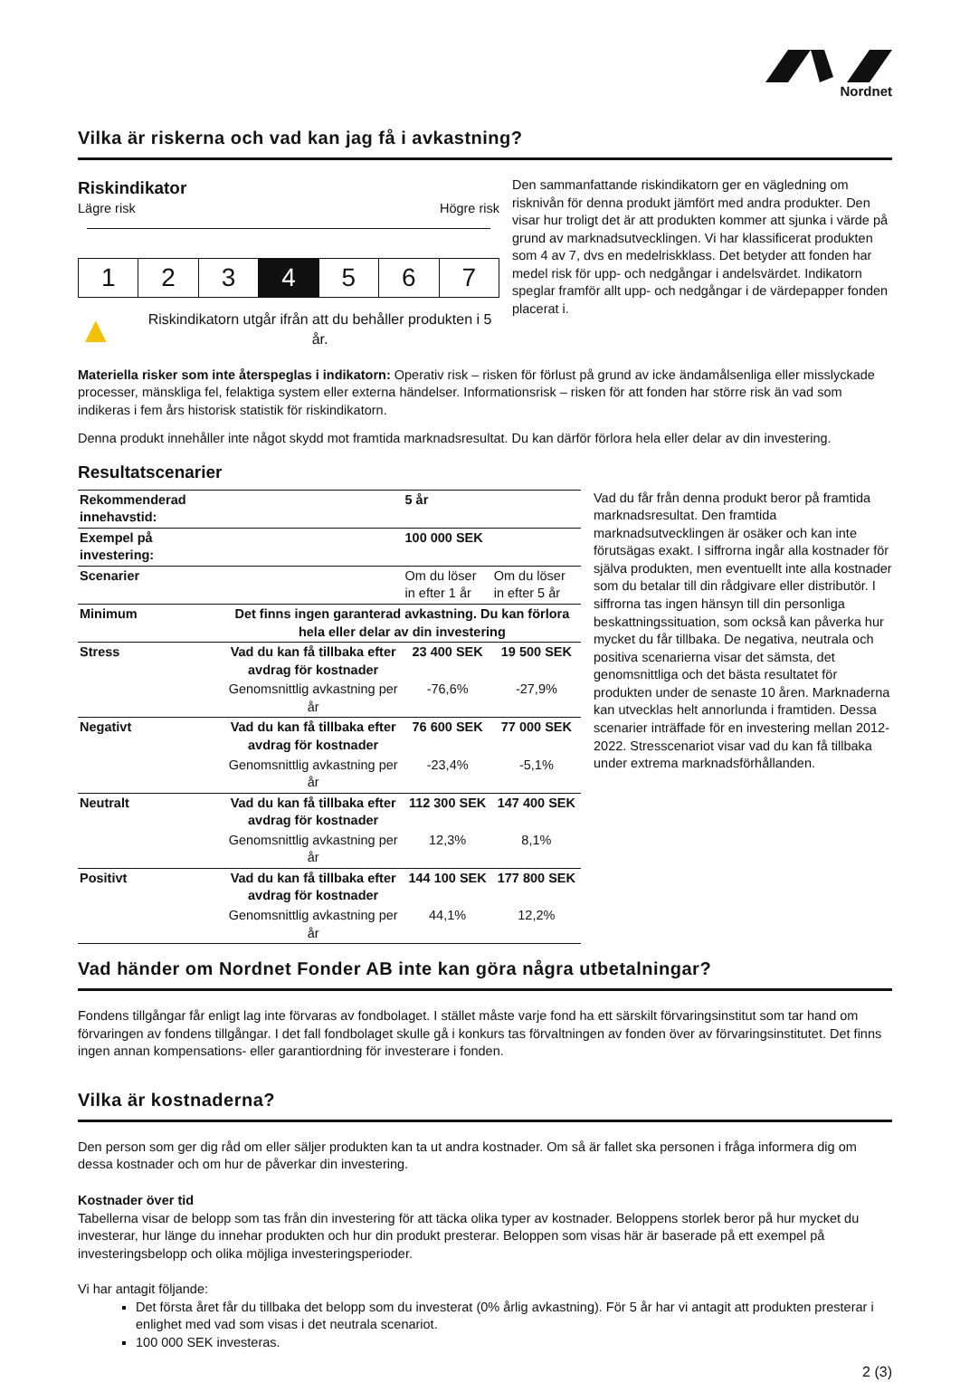Nordnet
Vilka är riskerna och vad kan jag få i avkastning?
Riskindikator
Lägre risk Högre risk
| 1 | 2 | 3 | 4 | 5 | 6 | 7 |
▲ Riskindikatorn utgår ifrån att du behåller produkten i 5 år.
Den sammanfattande riskindikatorn ger en vägledning om risknivån för denna produkt jämfört med andra produkter. Den visar hur troligt det är att produkten kommer att sjunka i värde på grund av marknadsutvecklingen. Vi har klassificerat produkten som 4 av 7, dvs en medelriskklass. Det betyder att fonden har medel risk för upp- och nedgångar i andelsvärdet. Indikatorn speglar framför allt upp- och nedgångar i de värdepapper fonden placerat i.
Materiella risker som inte återspeglas i indikatorn: Operativ risk – risken för förlust på grund av icke ändamålsenliga eller misslyckade processer, mänskliga fel, felaktiga system eller externa händelser. Informationsrisk – risken för att fonden har större risk än vad som indikeras i fem års historisk statistik för riskindikatorn.
Denna produkt innehåller inte något skydd mot framtida marknadsresultat. Du kan därför förlora hela eller delar av din investering.
Resultatscenarier
| Rekommenderad innehavstid: | | 5 år | |
| Exempel på investering: | | 100 000 SEK | |
| Scenarier | | Om du löser in efter 1 år | Om du löser in efter 5 år |
| Minimum | Det finns ingen garanterad avkastning. Du kan förlora hela eller delar av din investering | | |
| Stress | Vad du kan få tillbaka efter avdrag för kostnader | 23 400 SEK | 19 500 SEK |
| | Genomsnittlig avkastning per år | -76,6% | -27,9% |
| Negativt | Vad du kan få tillbaka efter avdrag för kostnader | 76 600 SEK | 77 000 SEK |
| | Genomsnittlig avkastning per år | -23,4% | -5,1% |
| Neutralt | Vad du kan få tillbaka efter avdrag för kostnader | 112 300 SEK | 147 400 SEK |
| | Genomsnittlig avkastning per år | 12,3% | 8,1% |
| Positivt | Vad du kan få tillbaka efter avdrag för kostnader | 144 100 SEK | 177 800 SEK |
| | Genomsnittlig avkastning per år | 44,1% | 12,2% |
Vad du får från denna produkt beror på framtida marknadsresultat. Den framtida marknadsutvecklingen är osäker och kan inte förutsägas exakt. I siffrorna ingår alla kostnader för själva produkten, men eventuellt inte alla kostnader som du betalar till din rådgivare eller distributör. I siffrorna tas ingen hänsyn till din personliga beskattningssituation, som också kan påverka hur mycket du får tillbaka. De negativa, neutrala och positiva scenarierna visar det sämsta, det genomsnittliga och det bästa resultatet för produkten under de senaste 10 åren. Marknaderna kan utvecklas helt annorlunda i framtiden. Dessa scenarier inträffade för en investering mellan 2012-2022. Stresscenariot visar vad du kan få tillbaka under extrema marknadsförhållanden.
Vad händer om Nordnet Fonder AB inte kan göra några utbetalningar?
Fondens tillgångar får enligt lag inte förvaras av fondbolaget. I stället måste varje fond ha ett särskilt förvaringsinstitut som tar hand om förvaringen av fondens tillgångar. I det fall fondbolaget skulle gå i konkurs tas förvaltningen av fonden över av förvaringsinstitutet. Det finns ingen annan kompensations- eller garantiordning för investerare i fonden.
Vilka är kostnaderna?
Den person som ger dig råd om eller säljer produkten kan ta ut andra kostnader. Om så är fallet ska personen i fråga informera dig om dessa kostnader och om hur de påverkar din investering.
Kostnader över tid
Tabellerna visar de belopp som tas från din investering för att täcka olika typer av kostnader. Beloppens storlek beror på hur mycket du investerar, hur länge du innehar produkten och hur din produkt presterar. Beloppen som visas här är baserade på ett exempel på investeringsbelopp och olika möjliga investeringsperioder.
Vi har antagit följande:
Det första året får du tillbaka det belopp som du investerat (0% årlig avkastning). För 5 år har vi antagit att produkten presterar i enlighet med vad som visas i det neutrala scenariot.
100 000 SEK investeras.
2 (3)